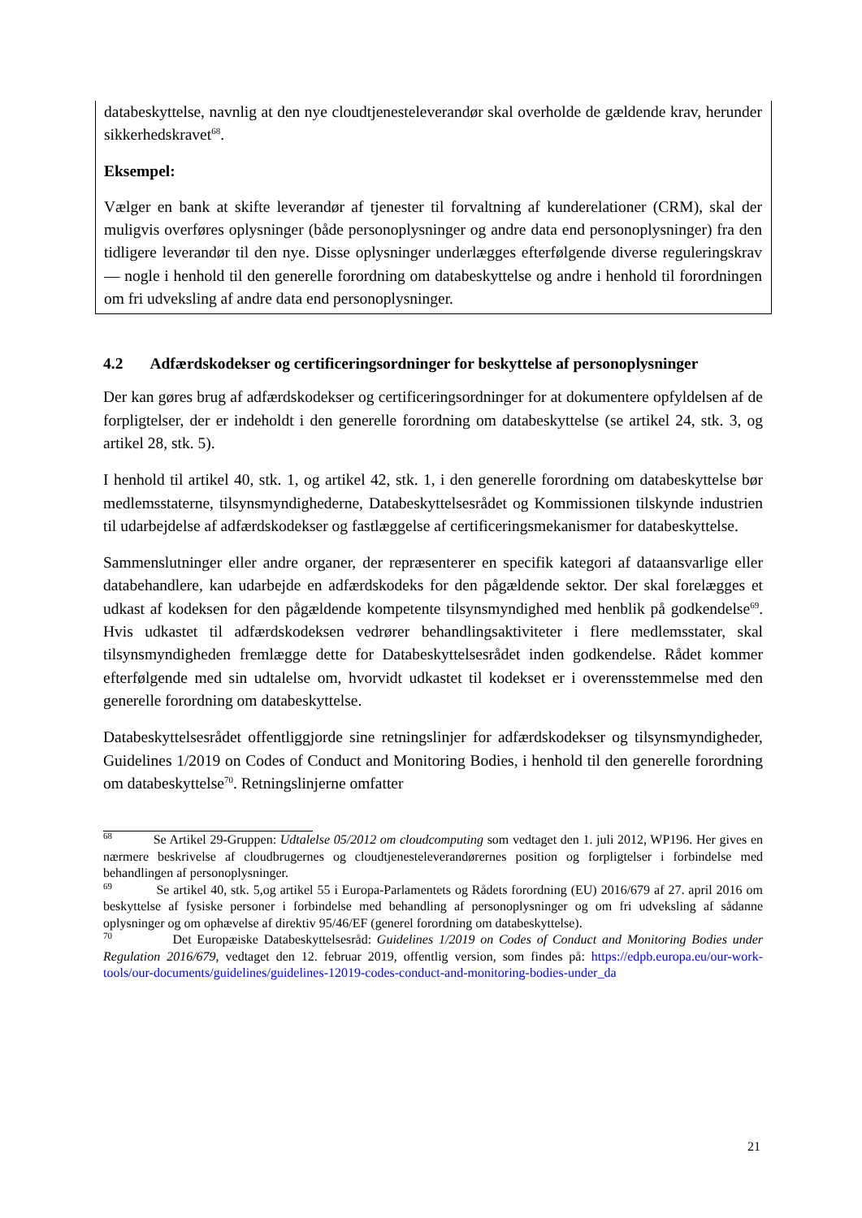databeskyttelse, navnlig at den nye cloudtjenesteleverandør skal overholde de gældende krav, herunder sikkerhedskravet<sup>68</sup>.
Eksempel:
Vælger en bank at skifte leverandør af tjenester til forvaltning af kunderelationer (CRM), skal der muligvis overføres oplysninger (både personoplysninger og andre data end personoplysninger) fra den tidligere leverandør til den nye. Disse oplysninger underlægges efterfølgende diverse reguleringskrav — nogle i henhold til den generelle forordning om databeskyttelse og andre i henhold til forordningen om fri udveksling af andre data end personoplysninger.
4.2 Adfærdskodekser og certificeringsordninger for beskyttelse af personoplysninger
Der kan gøres brug af adfærdskodekser og certificeringsordninger for at dokumentere opfyldelsen af de forpligtelser, der er indeholdt i den generelle forordning om databeskyttelse (se artikel 24, stk. 3, og artikel 28, stk. 5).
I henhold til artikel 40, stk. 1, og artikel 42, stk. 1, i den generelle forordning om databeskyttelse bør medlemsstaterne, tilsynsmyndighederne, Databeskyttelsesrådet og Kommissionen tilskynde industrien til udarbejdelse af adfærdskodekser og fastlæggelse af certificeringsmekanismer for databeskyttelse.
Sammenslutninger eller andre organer, der repræsenterer en specifik kategori af dataansvarlige eller databehandlere, kan udarbejde en adfærdskodeks for den pågældende sektor. Der skal forelægges et udkast af kodeksen for den pågældende kompetente tilsynsmyndighed med henblik på godkendelse<sup>69</sup>. Hvis udkastet til adfærdskodeksen vedrører behandlingsaktiviteter i flere medlemsstater, skal tilsynsmyndigheden fremlægge dette for Databeskyttelsesrådet inden godkendelse. Rådet kommer efterfølgende med sin udtalelse om, hvorvidt udkastet til kodekset er i overensstemmelse med den generelle forordning om databeskyttelse.
Databeskyttelsesrådet offentliggjorde sine retningslinjer for adfærdskodekser og tilsynsmyndigheder, Guidelines 1/2019 on Codes of Conduct and Monitoring Bodies, i henhold til den generelle forordning om databeskyttelse<sup>70</sup>. Retningslinjerne omfatter
<sup>68</sup> Se Artikel 29-Gruppen: Udtalelse 05/2012 om cloudcomputing som vedtaget den 1. juli 2012, WP196. Her gives en nærmere beskrivelse af cloudbrugernes og cloudtjenesteleverandørernes position og forpligtelser i forbindelse med behandlingen af personoplysninger.
<sup>69</sup> Se artikel 40, stk. 5,og artikel 55 i Europa-Parlamentets og Rådets forordning (EU) 2016/679 af 27. april 2016 om beskyttelse af fysiske personer i forbindelse med behandling af personoplysninger og om fri udveksling af sådanne oplysninger og om ophævelse af direktiv 95/46/EF (generel forordning om databeskyttelse).
<sup>70</sup> Det Europæiske Databeskyttelsesråd: Guidelines 1/2019 on Codes of Conduct and Monitoring Bodies under Regulation 2016/679, vedtaget den 12. februar 2019, offentlig version, som findes på: https://edpb.europa.eu/our-work-tools/our-documents/guidelines/guidelines-12019-codes-conduct-and-monitoring-bodies-under_da
21